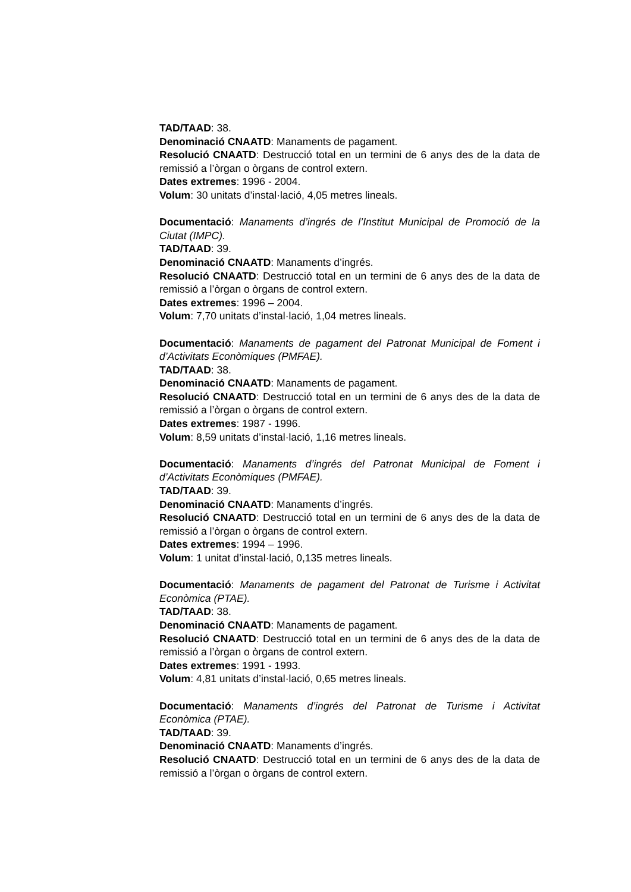TAD/TAAD: 38.
Denominació CNAATD: Manaments de pagament.
Resolució CNAATD: Destrucció total en un termini de 6 anys des de la data de remissió a l’òrgan o òrgans de control extern.
Dates extremes: 1996 - 2004.
Volum: 30 unitats d’instal·lació, 4,05 metres lineals.
Documentació: Manaments d’ingrés de l’Institut Municipal de Promoció de la Ciutat (IMPC).
TAD/TAAD: 39.
Denominació CNAATD: Manaments d’ingrés.
Resolució CNAATD: Destrucció total en un termini de 6 anys des de la data de remissió a l’òrgan o òrgans de control extern.
Dates extremes: 1996 – 2004.
Volum: 7,70 unitats d’instal·lació, 1,04 metres lineals.
Documentació: Manaments de pagament del Patronat Municipal de Foment i d’Activitats Econòmiques (PMFAE).
TAD/TAAD: 38.
Denominació CNAATD: Manaments de pagament.
Resolució CNAATD: Destrucció total en un termini de 6 anys des de la data de remissió a l’òrgan o òrgans de control extern.
Dates extremes: 1987 - 1996.
Volum: 8,59 unitats d’instal·lació, 1,16 metres lineals.
Documentació: Manaments d’ingrés del Patronat Municipal de Foment i d’Activitats Econòmiques (PMFAE).
TAD/TAAD: 39.
Denominació CNAATD: Manaments d’ingrés.
Resolució CNAATD: Destrucció total en un termini de 6 anys des de la data de remissió a l’òrgan o òrgans de control extern.
Dates extremes: 1994 – 1996.
Volum: 1 unitat d’instal·lació, 0,135 metres lineals.
Documentació: Manaments de pagament del Patronat de Turisme i Activitat Econòmica (PTAE).
TAD/TAAD: 38.
Denominació CNAATD: Manaments de pagament.
Resolució CNAATD: Destrucció total en un termini de 6 anys des de la data de remissió a l’òrgan o òrgans de control extern.
Dates extremes: 1991 - 1993.
Volum: 4,81 unitats d’instal·lació, 0,65 metres lineals.
Documentació: Manaments d’ingrés del Patronat de Turisme i Activitat Econòmica (PTAE).
TAD/TAAD: 39.
Denominació CNAATD: Manaments d’ingrés.
Resolució CNAATD: Destrucció total en un termini de 6 anys des de la data de remissió a l’òrgan o òrgans de control extern.